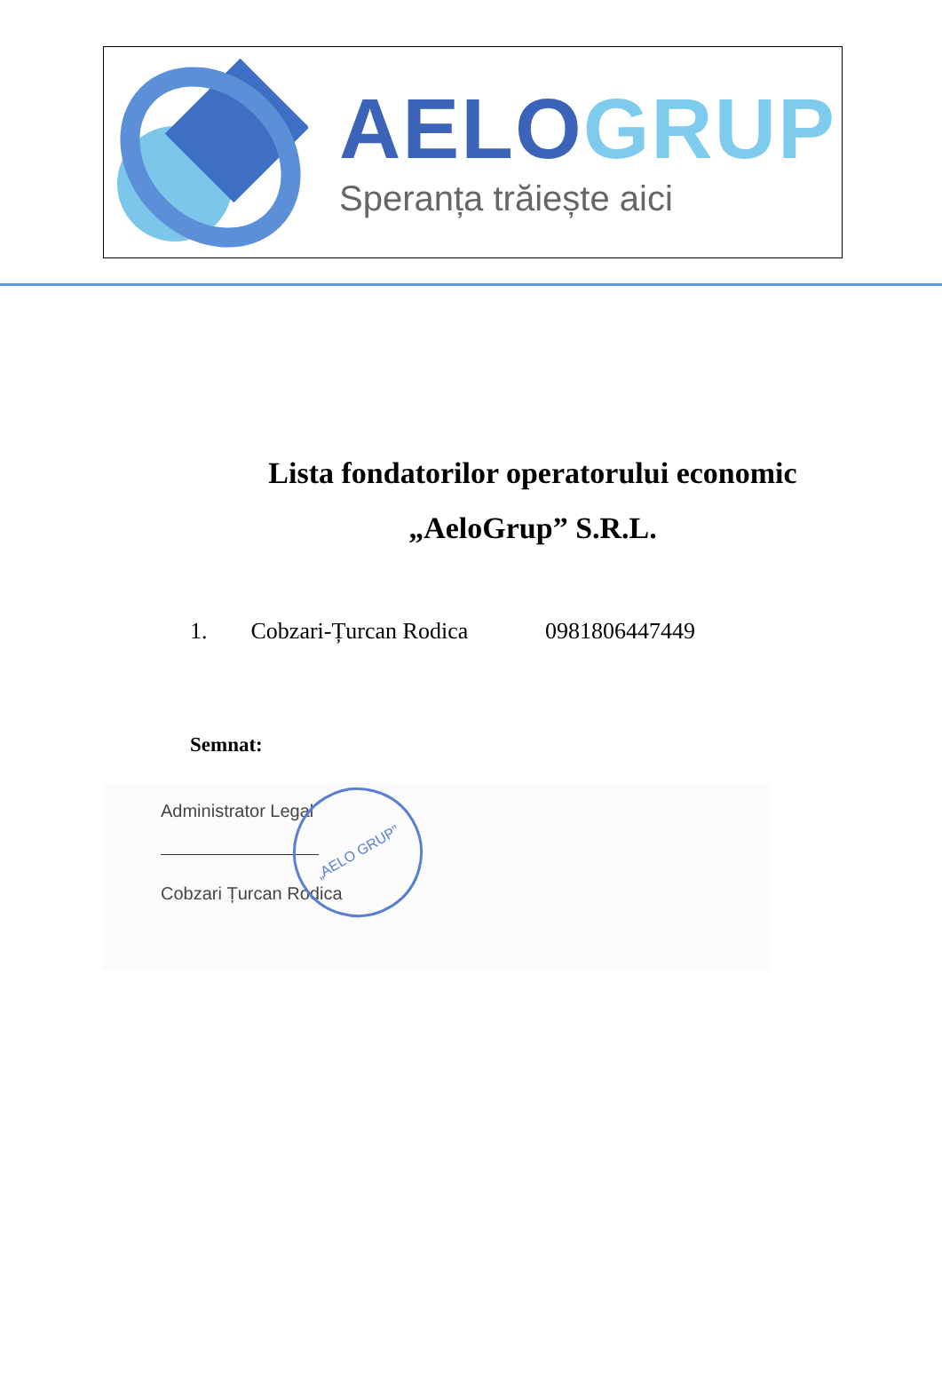AELO GRUP
Speranța trăiește aici
Lista fondatorilor operatorului economic
„AeloGrup” S.R.L.
1. Cobzari-Țurcan Rodica 0981806447449
Semnat:
Administrator Legal
Cobzari Țurcan Rodica
„AELO GRUP”